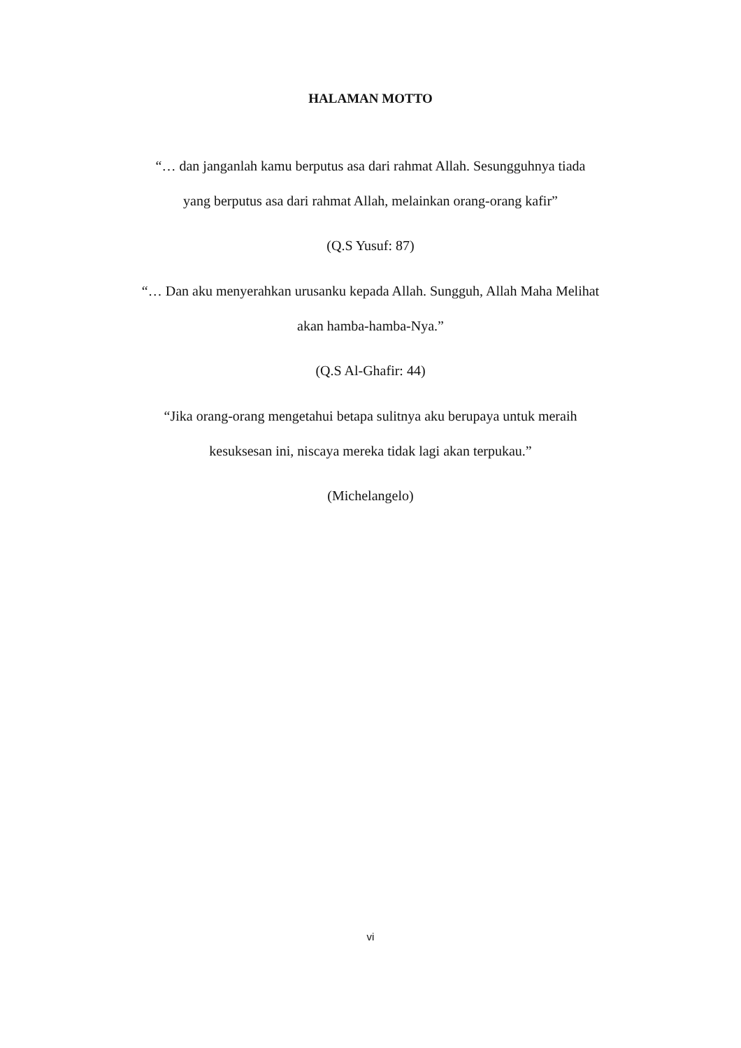HALAMAN MOTTO
“… dan janganlah kamu berputus asa dari rahmat Allah. Sesungguhnya tiada
yang berputus asa dari rahmat Allah, melainkan orang-orang kafir”
(Q.S Yusuf: 87)
“… Dan aku menyerahkan urusanku kepada Allah. Sungguh, Allah Maha Melihat
akan hamba-hamba-Nya.”
(Q.S Al-Ghafir: 44)
“Jika orang-orang mengetahui betapa sulitnya aku berupaya untuk meraih
kesuksesan ini, niscaya mereka tidak lagi akan terpukau.”
(Michelangelo)
vi